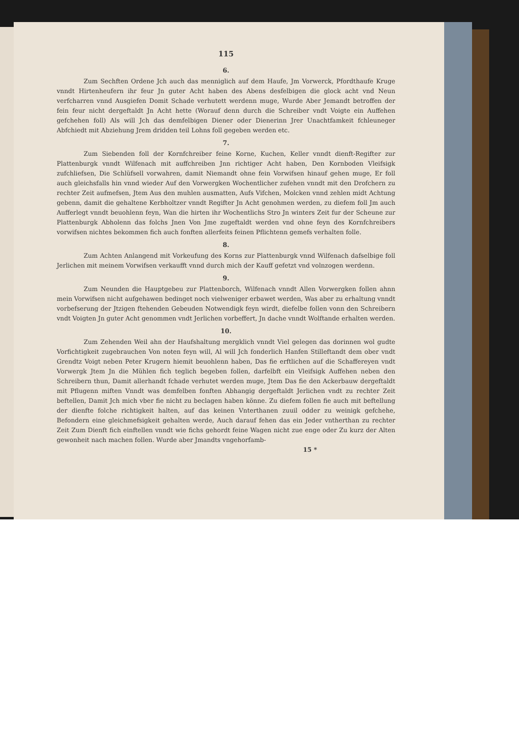115
6.
Zum Sechften Ordene Jch auch das menniglich auf dem Haufe, Jm Vorwerck, Pfordthaufe Kruge vnndt Hirtenheufern ihr feur Jn guter Acht haben des Abens desfelbigen die glock acht vnd Neun verfcharren vnnd Ausgiefen Domit Schade verhutett werdenn muge, Wurde Aber Jemandt betroffen der fein feur nicht dergeftaldt Jn Acht hette (Worauf denn durch die Schreiber vndt Voigte ein Auffehen gefchehen foll) Als will Jch das demfelbigen Diener oder Dienerinn Jrer Unachtfamkeit fchleuneger Abfchiedt mit Abziehung Jrem dridden teil Lohns foll gegeben werden etc.
7.
Zum Siebenden foll der Kornfchreiber feine Korne, Kuchen, Keller vnndt dienft-Regifter zur Plattenburgk vnndt Wilfenach mit auffchreiben Jnn richtiger Acht haben, Den Kornboden Vleifsigk zufchliefsen, Die Schlüfsell vorwahren, damit Niemandt ohne fein Vorwifsen hinauf gehen muge, Er foll auch gleichsfalls hin vnnd wieder Auf den Vorwergken Wochentlicher zufehen vnndt mit den Drofchern zu rechter Zeit aufmefsen, Jtem Aus den muhlen ausmatten, Aufs Vifchen, Molcken vnnd zehlen midt Achtung gebenn, damit die gehaltene Kerbholtzer vnndt Regifter Jn Acht genohmen werden, zu diefem foll Jm auch Aufferlegt vnndt beuohlenn feyn, Wan die hirten ihr Wochentlichs Stro Jn winters Zeit fur der Scheune zur Plattenburgk Abholenn das folchs Jnen Von Jme zugeftaldt werden vnd ohne feyn des Kornfchreibers vorwifsen nichtes bekommen fich auch fonften allerfeits feinen Pflichtenn gemefs verhalten folle.
8.
Zum Achten Anlangend mit Vorkeufung des Korns zur Plattenburgk vnnd Wilfenach dafselbige foll Jerlichen mit meinem Vorwifsen verkaufft vnnd durch mich der Kauff gefetzt vnd volnzogen werdenn.
9.
Zum Neunden die Hauptgebeu zur Plattenborch, Wilfenach vnndt Allen Vorwergken follen ahnn mein Vorwifsen nicht aufgehawen bedinget noch vielweniger erbawet werden, Was aber zu erhaltung vnndt vorbefserung der Jtzigen ftehenden Gebeuden Notwendigk feyn wirdt, diefelbe follen vonn den Schreibern vndt Voigten Jn guter Acht genommen vndt Jerlichen vorbeffert, Jn dache vnndt Wolftande erhalten werden.
10.
Zum Zehenden Weil ahn der Haufshaltung mergklich vnndt Viel gelegen das dorinnen wol gudte Vorfichtigkeit zugebrauchen Von noten feyn will, Al will Jch fonderlich Hanfen Stilleftandt dem ober vndt Grendtz Voigt neben Peter Krugern hiemit beuohlenn haben, Das fie erftlichen auf die Schaffereyen vndt Vorwergk Jtem Jn die Mühlen fich teglich begeben follen, darfelbft ein Vleifsigk Auffehen neben den Schreibern thun, Damit allerhandt fchade verhutet werden muge, Jtem Das fie den Ackerbauw dergeftaldt mit Pflugenn miften Vnndt was demfelben fonften Abhangig dergeftaldt Jerlichen vndt zu rechter Zeit beftellen, Damit Jch mich vber fie nicht zu beclagen haben könne. Zu diefem follen fie auch mit beftellung der dienfte folche richtigkeit halten, auf das keinen Vnterthanen zuuil odder zu weinigk gefchehe, Befondern eine gleichmefsigkeit gehalten werde, Auch darauf fehen das ein Jeder vntherthan zu rechter Zeit Zum Dienft fich einftellen vnndt wie fichs gehordt feine Wagen nicht zue enge oder Zu kurz der Alten gewonheit nach machen follen. Wurde aber Jmandts vngehorfamb-
15 *